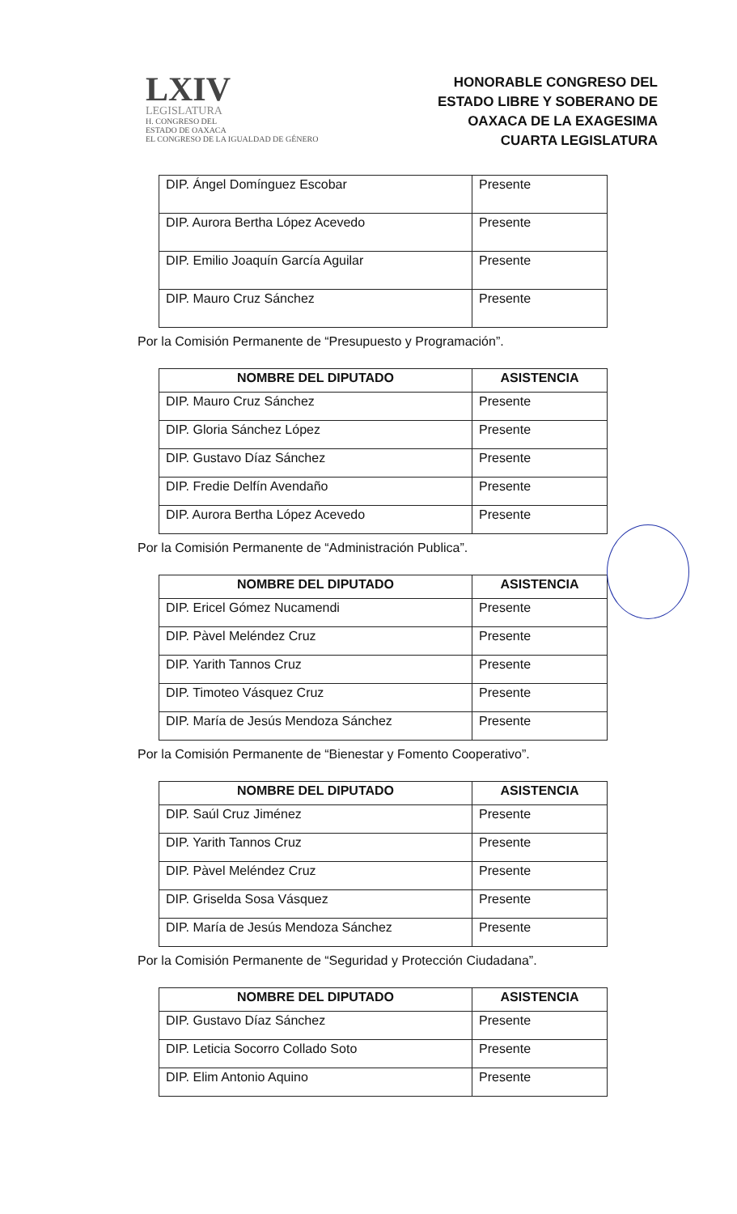LXIV
LEGISLATURA
H. CONGRESO DEL
ESTADO DE OAXACA
EL CONGRESO DE LA IGUALDAD DE GÉNERO
HONORABLE CONGRESO DEL
ESTADO LIBRE Y SOBERANO DE
OAXACA DE LA EXAGESIMA
CUARTA LEGISLATURA
| DIP. Ángel Domínguez Escobar | Presente |
| DIP. Aurora Bertha López Acevedo | Presente |
| DIP. Emilio Joaquín García Aguilar | Presente |
| DIP. Mauro Cruz Sánchez | Presente |
Por la Comisión Permanente de “Presupuesto y Programación”.
| NOMBRE DEL DIPUTADO | ASISTENCIA |
| --- | --- |
| DIP. Mauro Cruz Sánchez | Presente |
| DIP. Gloria Sánchez López | Presente |
| DIP. Gustavo Díaz Sánchez | Presente |
| DIP. Fredie Delfín Avendaño | Presente |
| DIP. Aurora Bertha López Acevedo | Presente |
Por la Comisión Permanente de “Administración Publica”.
| NOMBRE DEL DIPUTADO | ASISTENCIA |
| --- | --- |
| DIP. Ericel Gómez Nucamendi | Presente |
| DIP. Pàvel Meléndez Cruz | Presente |
| DIP. Yarith Tannos Cruz | Presente |
| DIP. Timoteo Vásquez Cruz | Presente |
| DIP. María de Jesús Mendoza Sánchez | Presente |
Por la Comisión Permanente de “Bienestar y Fomento Cooperativo”.
| NOMBRE DEL DIPUTADO | ASISTENCIA |
| --- | --- |
| DIP. Saúl Cruz Jiménez | Presente |
| DIP. Yarith Tannos Cruz | Presente |
| DIP. Pàvel Meléndez Cruz | Presente |
| DIP. Griselda Sosa Vásquez | Presente |
| DIP. María de Jesús Mendoza Sánchez | Presente |
Por la Comisión Permanente de “Seguridad y Protección Ciudadana”.
| NOMBRE DEL DIPUTADO | ASISTENCIA |
| --- | --- |
| DIP. Gustavo Díaz Sánchez | Presente |
| DIP. Leticia Socorro Collado Soto | Presente |
| DIP. Elim Antonio Aquino | Presente |